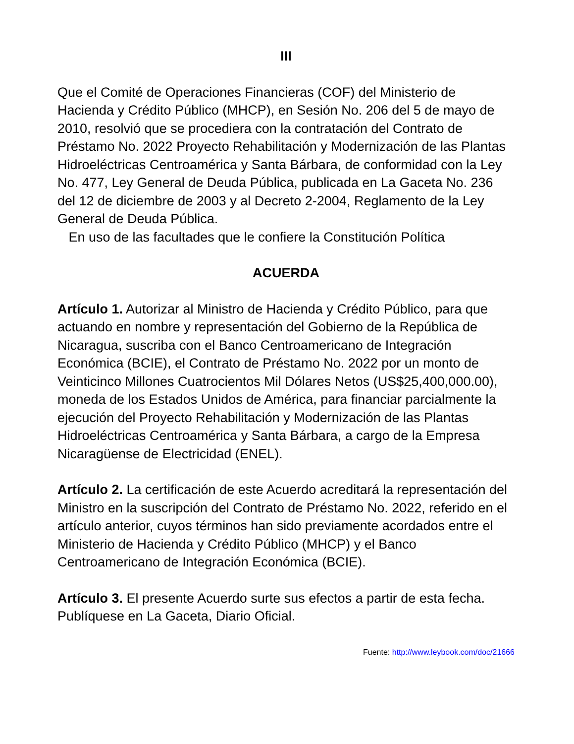III
Que el Comité de Operaciones Financieras (COF) del Ministerio de Hacienda y Crédito Público (MHCP), en Sesión No. 206 del 5 de mayo de 2010, resolvió que se procediera con la contratación del Contrato de Préstamo No. 2022 Proyecto Rehabilitación y Modernización de las Plantas Hidroeléctricas Centroamérica y Santa Bárbara, de conformidad con la Ley No. 477, Ley General de Deuda Pública, publicada en La Gaceta No. 236 del 12 de diciembre de 2003 y al Decreto 2-2004, Reglamento de la Ley General de Deuda Pública.
En uso de las facultades que le confiere la Constitución Política
ACUERDA
Artículo 1. Autorizar al Ministro de Hacienda y Crédito Público, para que actuando en nombre y representación del Gobierno de la República de Nicaragua, suscriba con el Banco Centroamericano de Integración Económica (BCIE), el Contrato de Préstamo No. 2022 por un monto de Veinticinco Millones Cuatrocientos Mil Dólares Netos (US$25,400,000.00), moneda de los Estados Unidos de América, para financiar parcialmente la ejecución del Proyecto Rehabilitación y Modernización de las Plantas Hidroeléctricas Centroamérica y Santa Bárbara, a cargo de la Empresa Nicaragüense de Electricidad (ENEL).
Artículo 2. La certificación de este Acuerdo acreditará la representación del Ministro en la suscripción del Contrato de Préstamo No. 2022, referido en el artículo anterior, cuyos términos han sido previamente acordados entre el Ministerio de Hacienda y Crédito Público (MHCP) y el Banco Centroamericano de Integración Económica (BCIE).
Artículo 3. El presente Acuerdo surte sus efectos a partir de esta fecha. Publíquese en La Gaceta, Diario Oficial.
Fuente: http://www.leybook.com/doc/21666